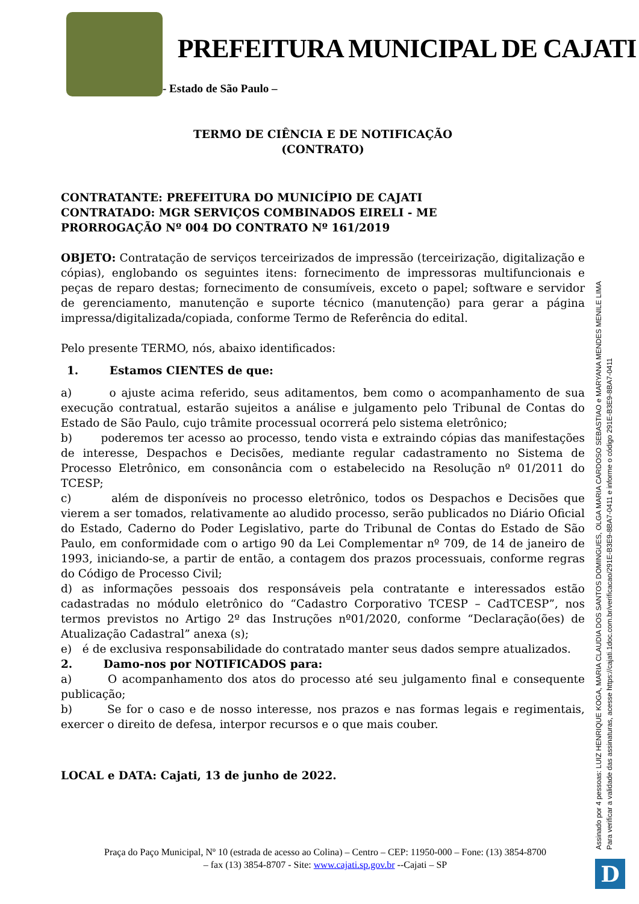PREFEITURA MUNICIPAL DE CAJATI
- Estado de São Paulo –
TERMO DE CIÊNCIA E DE NOTIFICAÇÃO
(CONTRATO)
CONTRATANTE: PREFEITURA DO MUNICÍPIO DE CAJATI
CONTRATADO: MGR SERVIÇOS COMBINADOS EIRELI - ME
PRORROGAÇÃO Nº 004 DO CONTRATO Nº 161/2019
OBJETO: Contratação de serviços terceirizados de impressão (terceirização, digitalização e cópias), englobando os seguintes itens: fornecimento de impressoras multifuncionais e peças de reparo destas; fornecimento de consumíveis, exceto o papel; software e servidor de gerenciamento, manutenção e suporte técnico (manutenção) para gerar a página impressa/digitalizada/copiada, conforme Termo de Referência do edital.
Pelo presente TERMO, nós, abaixo identificados:
1. Estamos CIENTES de que:
a) o ajuste acima referido, seus aditamentos, bem como o acompanhamento de sua execução contratual, estarão sujeitos a análise e julgamento pelo Tribunal de Contas do Estado de São Paulo, cujo trâmite processual ocorrerá pelo sistema eletrônico;
b) poderemos ter acesso ao processo, tendo vista e extraindo cópias das manifestações de interesse, Despachos e Decisões, mediante regular cadastramento no Sistema de Processo Eletrônico, em consonância com o estabelecido na Resolução nº 01/2011 do TCESP;
c) além de disponíveis no processo eletrônico, todos os Despachos e Decisões que vierem a ser tomados, relativamente ao aludido processo, serão publicados no Diário Oficial do Estado, Caderno do Poder Legislativo, parte do Tribunal de Contas do Estado de São Paulo, em conformidade com o artigo 90 da Lei Complementar nº 709, de 14 de janeiro de 1993, iniciando-se, a partir de então, a contagem dos prazos processuais, conforme regras do Código de Processo Civil;
d) as informações pessoais dos responsáveis pela contratante e interessados estão cadastradas no módulo eletrônico do “Cadastro Corporativo TCESP – CadTCESP”, nos termos previstos no Artigo 2º das Instruções nº01/2020, conforme “Declaração(ões) de Atualização Cadastral” anexa (s);
e) é de exclusiva responsabilidade do contratado manter seus dados sempre atualizados.
2. Damo-nos por NOTIFICADOS para:
a) O acompanhamento dos atos do processo até seu julgamento final e consequente publicação;
b) Se for o caso e de nosso interesse, nos prazos e nas formas legais e regimentais, exercer o direito de defesa, interpor recursos e o que mais couber.
LOCAL e DATA: Cajati, 13 de junho de 2022.
Praça do Paço Municipal, Nº 10 (estrada de acesso ao Colina) – Centro – CEP: 11950-000 – Fone: (13) 3854-8700
– fax (13) 3854-8707 - Site: www.cajati.sp.gov.br --Cajati – SP
Assinado por 4 pessoas: LUIZ HENRIQUE KOGA, MARIA CLAUDIA DOS SANTOS DOMINGUES, OLGA MARIA CARDOSO SEBASTIAO e MARYANA MENDES MENILE LIMA
Para verificar a validade das assinaturas, acesse https://cajati.1doc.com.br/verificacao/291E-B3E9-8BA7-0411 e informe o código 291E-B3E9-8BA7-0411
D